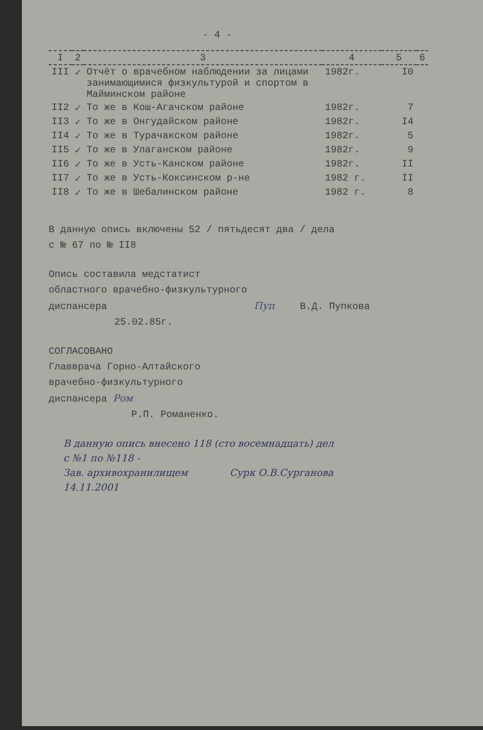- 4 -
| I | 2 | 3 | 4 | 5 | 6 |
| --- | --- | --- | --- | --- | --- |
| III | ✓ | Отчёт о врачебном наблюдении за лицами занимающимися физкультурой и спортом в Майминском районе | 1982г. | I0 | |
| II2 | ✓ | То же в Кош-Агачском районе | 1982г. | 7 | |
| II3 | ✓ | То же в Онгудайском районе | 1982г. | I4 | |
| II4 | ✓ | То же в Турачакском районе | 1982г. | 5 | |
| II5 | ✓ | То же в Улаганском районе | 1982г. | 9 | |
| II6 | ✓ | То же в Усть-Канском районе | 1982г. | II | |
| II7 | ✓ | То же в Усть-Коксинском р-не | 1982 г. | II | |
| II8 | ✓ | То же в Шебалинском районе | 1982 г. | 8 | |
В данную опись включены 52 / пятьдесят два / дела
с № 67 по № II8
Опись составила медстатист
областного врачебно-физкультурного
диспансера Пуп В.Д. Пупкова
25.02.85г.
СОГЛАСОВАНО
Главврача Горно-Алтайского
врачебно-физкультурного
диспансера Ром
Р.П. Романенко.
В данную опись внесено 118 (сто восемнадцать) дел
с №1 по №118 -
Зав. архивохранилищем Сурк О.В.Сурганова
14.11.2001